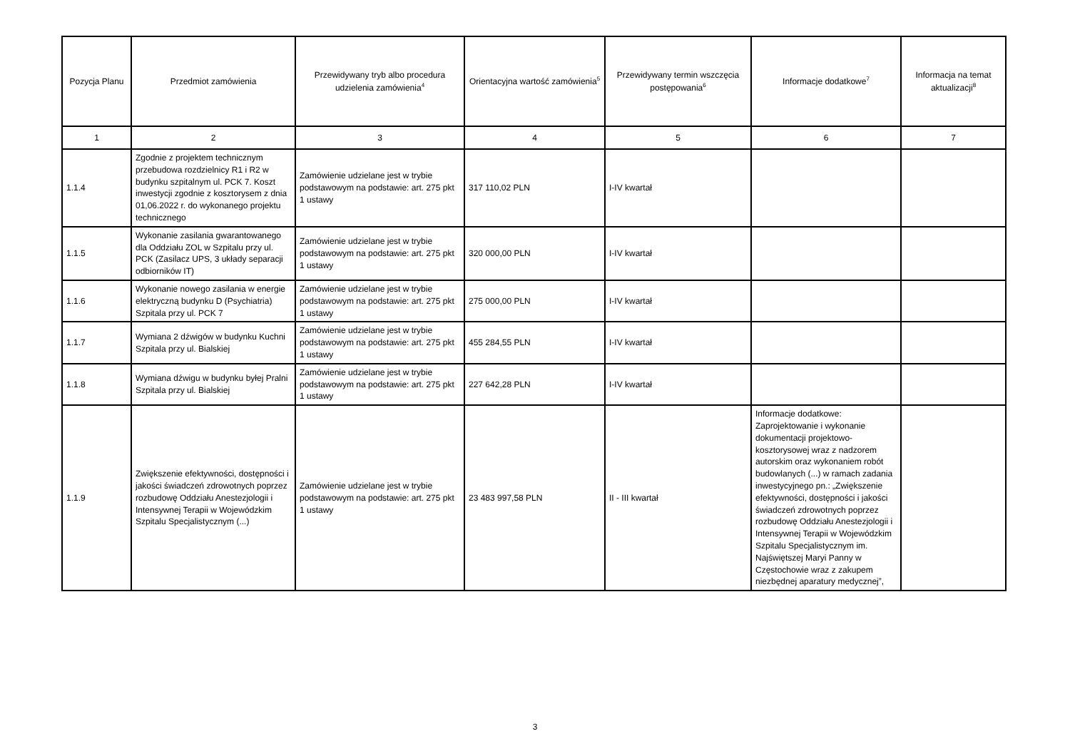| Pozycja Planu | Przedmiot zamówienia | Przewidywany tryb albo procedura udzielenia zamówienia<sup>4</sup> | Orientacyjna wartość zamówienia<sup>5</sup> | Przewidywany termin wszczęcia postępowania<sup>6</sup> | Informacje dodatkowe<sup>7</sup> | Informacja na temat aktualizacji<sup>8</sup> |
| --- | --- | --- | --- | --- | --- | --- |
| 1 | 2 | 3 | 4 | 5 | 6 | 7 |
| 1.1.4 | Zgodnie z projektem technicznym przebudowa rozdzielnicy R1 i R2 w budynku szpitalnym ul. PCK 7. Koszt inwestycji zgodnie z kosztorysem z dnia 01,06.2022 r. do wykonanego projektu technicznego | Zamówienie udzielane jest w trybie podstawowym na podstawie: art. 275 pkt 1 ustawy | 317 110,02 PLN | I-IV kwartał | | |
| 1.1.5 | Wykonanie zasilania gwarantowanego dla Oddziału ZOL w Szpitalu przy ul. PCK (Zasilacz UPS, 3 układy separacji odbiorników IT) | Zamówienie udzielane jest w trybie podstawowym na podstawie: art. 275 pkt 1 ustawy | 320 000,00 PLN | I-IV kwartał | | |
| 1.1.6 | Wykonanie nowego zasilania w energie elektryczną budynku D (Psychiatria) Szpitala przy ul. PCK 7 | Zamówienie udzielane jest w trybie podstawowym na podstawie: art. 275 pkt 1 ustawy | 275 000,00 PLN | I-IV kwartał | | |
| 1.1.7 | Wymiana 2 dźwigów w budynku Kuchni Szpitala przy ul. Bialskiej | Zamówienie udzielane jest w trybie podstawowym na podstawie: art. 275 pkt 1 ustawy | 455 284,55 PLN | I-IV kwartał | | |
| 1.1.8 | Wymiana dźwigu w budynku byłej Pralni Szpitala przy ul. Bialskiej | Zamówienie udzielane jest w trybie podstawowym na podstawie: art. 275 pkt 1 ustawy | 227 642,28 PLN | I-IV kwartał | | |
| 1.1.9 | Zwiększenie efektywności, dostępności i jakości świadczeń zdrowotnych poprzez rozbudowę Oddziału Anestezjologii i Intensywnej Terapii w Wojewódzkim Szpitalu Specjalistycznym (...) | Zamówienie udzielane jest w trybie podstawowym na podstawie: art. 275 pkt 1 ustawy | 23 483 997,58 PLN | II - III kwartał | Informacje dodatkowe: Zaprojektowanie i wykonanie dokumentacji projektowo-kosztorysowej wraz z nadzorem autorskim oraz wykonaniem robót budowlanych (...) w ramach zadania inwestycyjnego pn.: „Zwiększenie efektywności, dostępności i jakości świadczeń zdrowotnych poprzez rozbudowę Oddziału Anestezjologii i Intensywnej Terapii w Wojewódzkim Szpitalu Specjalistycznym im. Najświętszej Maryi Panny w Częstochowie wraz z zakupem niezbędnej aparatury medycznej”, | |
3